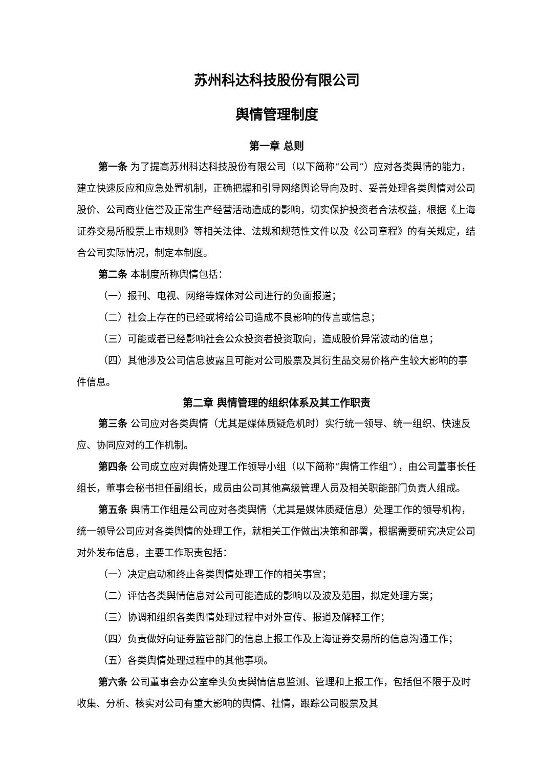苏州科达科技股份有限公司
舆情管理制度
第一章 总则
第一条 为了提高苏州科达科技股份有限公司（以下简称“公司”）应对各类舆情的能力，建立快速反应和应急处置机制，正确把握和引导网络舆论导向及时、妥善处理各类舆情对公司股价、公司商业信誉及正常生产经营活动造成的影响，切实保护投资者合法权益，根据《上海证券交易所股票上市规则》等相关法律、法规和规范性文件以及《公司章程》的有关规定，结合公司实际情况，制定本制度。
第二条 本制度所称舆情包括：
（一）报刊、电视、网络等媒体对公司进行的负面报道；
（二）社会上存在的已经或将给公司造成不良影响的传言或信息；
（三）可能或者已经影响社会公众投资者投资取向，造成股价异常波动的信息；
（四）其他涉及公司信息披露且可能对公司股票及其衍生品交易价格产生较大影响的事件信息。
第二章 舆情管理的组织体系及其工作职责
第三条 公司应对各类舆情（尤其是媒体质疑危机时）实行统一领导、统一组织、快速反应、协同应对的工作机制。
第四条 公司成立应对舆情处理工作领导小组（以下简称“舆情工作组”），由公司董事长任组长，董事会秘书担任副组长，成员由公司其他高级管理人员及相关职能部门负责人组成。
第五条 舆情工作组是公司应对各类舆情（尤其是媒体质疑信息）处理工作的领导机构，统一领导公司应对各类舆情的处理工作，就相关工作做出决策和部署，根据需要研究决定公司对外发布信息，主要工作职责包括：
（一）决定启动和终止各类舆情处理工作的相关事宜；
（二）评估各类舆情信息对公司可能造成的影响以及波及范围，拟定处理方案；
（三）协调和组织各类舆情处理过程中对外宣传、报道及解释工作；
（四）负责做好向证券监管部门的信息上报工作及上海证券交易所的信息沟通工作；
（五）各类舆情处理过程中的其他事项。
第六条 公司董事会办公室牵头负责舆情信息监测、管理和上报工作，包括但不限于及时收集、分析、核实对公司有重大影响的舆情、社情，跟踪公司股票及其